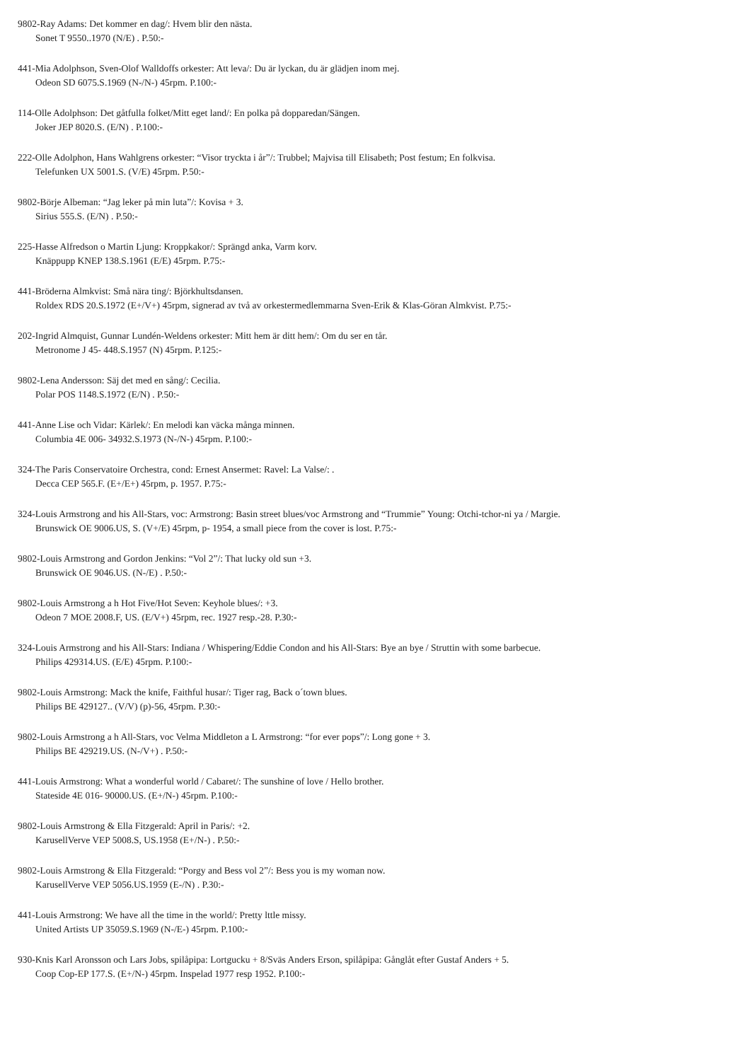9802-Ray Adams: Det kommer en dag/: Hvem blir den nästa.
Sonet T 9550..1970 (N/E) . P.50:-
441-Mia Adolphson, Sven-Olof Walldoffs orkester: Att leva/: Du är lyckan, du är glädjen inom mej.
Odeon SD 6075.S.1969 (N-/N-) 45rpm. P.100:-
114-Olle Adolphson: Det gåtfulla folket/Mitt eget land/: En polka på dopparedan/Sängen.
Joker JEP 8020.S. (E/N) . P.100:-
222-Olle Adolphon, Hans Wahlgrens orkester: “Visor tryckta i år”/: Trubbel; Majvisa till Elisabeth; Post festum; En folkvisa.
Telefunken UX 5001.S. (V/E) 45rpm. P.50:-
9802-Börje Albeman: “Jag leker på min luta”/: Kovisa + 3.
Sirius 555.S. (E/N) . P.50:-
225-Hasse Alfredson o Martin Ljung: Kroppkakor/: Sprängd anka, Varm korv.
Knäppupp KNEP 138.S.1961 (E/E) 45rpm. P.75:-
441-Bröderna Almkvist: Små nära ting/: Björkhultsdansen.
Roldex RDS 20.S.1972 (E+/V+) 45rpm, signerad av två av orkestermedlemmarna Sven-Erik & Klas-Göran Almkvist. P.75:-
202-Ingrid Almquist, Gunnar Lundén-Weldens orkester: Mitt hem är ditt hem/: Om du ser en tår.
Metronome J 45- 448.S.1957 (N) 45rpm. P.125:-
9802-Lena Andersson: Säj det med en sång/: Cecilia.
Polar POS 1148.S.1972 (E/N) . P.50:-
441-Anne Lise och Vidar: Kärlek/: En melodi kan väcka många minnen.
Columbia 4E 006- 34932.S.1973 (N-/N-) 45rpm. P.100:-
324-The Paris Conservatoire Orchestra, cond: Ernest Ansermet: Ravel: La Valse/: .
Decca CEP 565.F. (E+/E+) 45rpm, p. 1957. P.75:-
324-Louis Armstrong and his All-Stars, voc: Armstrong: Basin street blues/voc Armstrong and “Trummie” Young: Otchi-tchor-ni ya / Margie.
Brunswick OE 9006.US, S. (V+/E) 45rpm, p- 1954, a small piece from the cover is lost. P.75:-
9802-Louis Armstrong and Gordon Jenkins: “Vol 2”/: That lucky old sun +3.
Brunswick OE 9046.US. (N-/E) . P.50:-
9802-Louis Armstrong a h Hot Five/Hot Seven: Keyhole blues/: +3.
Odeon 7 MOE 2008.F, US. (E/V+) 45rpm, rec. 1927 resp.-28. P.30:-
324-Louis Armstrong and his All-Stars: Indiana / Whispering/Eddie Condon and his All-Stars: Bye an bye / Struttin with some barbecue.
Philips 429314.US. (E/E) 45rpm. P.100:-
9802-Louis Armstrong: Mack the knife, Faithful husar/: Tiger rag, Back o´town blues.
Philips BE 429127.. (V/V) (p)-56, 45rpm. P.30:-
9802-Louis Armstrong a h All-Stars, voc Velma Middleton a L Armstrong: “for ever pops”/: Long gone + 3.
Philips BE 429219.US. (N-/V+) . P.50:-
441-Louis Armstrong: What a wonderful world / Cabaret/: The sunshine of love / Hello brother.
Stateside 4E 016- 90000.US. (E+/N-) 45rpm. P.100:-
9802-Louis Armstrong & Ella Fitzgerald: April in Paris/: +2.
KarusellVerve VEP 5008.S, US.1958 (E+/N-) . P.50:-
9802-Louis Armstrong & Ella Fitzgerald: “Porgy and Bess vol 2”/: Bess you is my woman now.
KarusellVerve VEP 5056.US.1959 (E-/N) . P.30:-
441-Louis Armstrong: We have all the time in the world/: Pretty lttle missy.
United Artists UP 35059.S.1969 (N-/E-) 45rpm. P.100:-
930-Knis Karl Aronsson och Lars Jobs, spilåpipa: Lortgucku + 8/Sväs Anders Erson, spilåpipa: Gånglåt efter Gustaf Anders + 5.
Coop Cop-EP 177.S. (E+/N-) 45rpm. Inspelad 1977 resp 1952. P.100:-